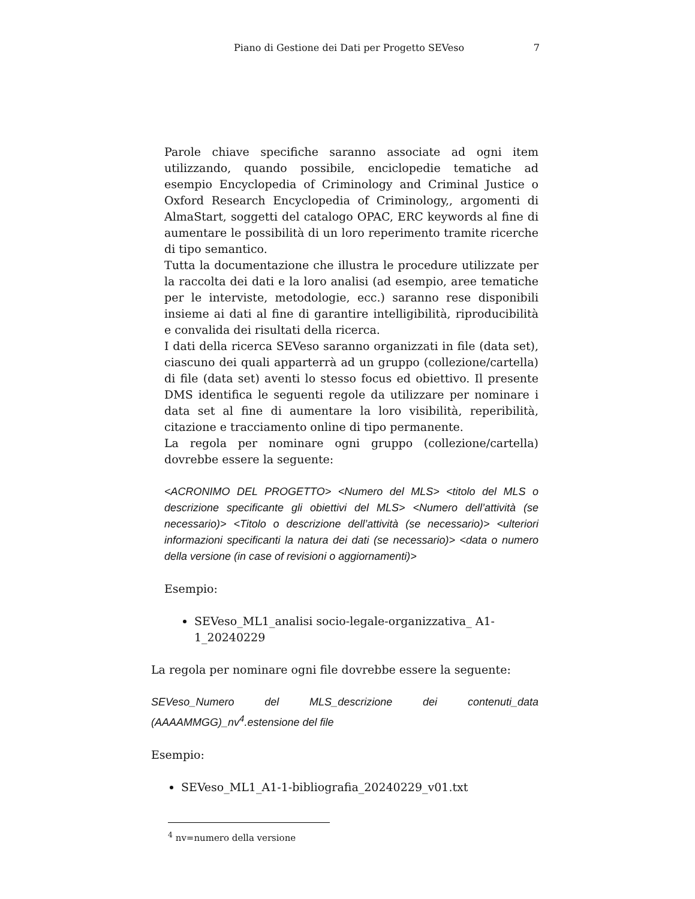Piano di Gestione dei Dati per Progetto SEVeso 7
Parole chiave specifiche saranno associate ad ogni item utilizzando, quando possibile, enciclopedie tematiche ad esempio Encyclopedia of Criminology and Criminal Justice o Oxford Research Encyclopedia of Criminology,, argomenti di AlmaStart, soggetti del catalogo OPAC, ERC keywords al fine di aumentare le possibilità di un loro reperimento tramite ricerche di tipo semantico.
Tutta la documentazione che illustra le procedure utilizzate per la raccolta dei dati e la loro analisi (ad esempio, aree tematiche per le interviste, metodologie, ecc.) saranno rese disponibili insieme ai dati al fine di garantire intelligibilità, riproducibilità e convalida dei risultati della ricerca.
I dati della ricerca SEVeso saranno organizzati in file (data set), ciascuno dei quali apparterrà ad un gruppo (collezione/cartella) di file (data set) aventi lo stesso focus ed obiettivo. Il presente DMS identifica le seguenti regole da utilizzare per nominare i data set al fine di aumentare la loro visibilità, reperibilità, citazione e tracciamento online di tipo permanente.
La regola per nominare ogni gruppo (collezione/cartella) dovrebbe essere la seguente:
<ACRONIMO DEL PROGETTO> <Numero del MLS> <titolo del MLS o descrizione specificante gli obiettivi del MLS> <Numero dell’attività (se necessario)> <Titolo o descrizione dell’attività (se necessario)> <ulteriori informazioni specificanti la natura dei dati (se necessario)> <data o numero della versione (in case of revisioni o aggiornamenti)>
Esempio:
SEVeso_ML1_analisi socio-legale-organizzativa_ A1-1_20240229
La regola per nominare ogni file dovrebbe essere la seguente:
SEVeso_Numero del MLS_descrizione dei contenuti_data (AAAAMMGG)_nv<sup>4</sup>.estensione del file
Esempio:
SEVeso_ML1_A1-1-bibliografia_20240229_v01.txt
<sup>4</sup> nv=numero della versione